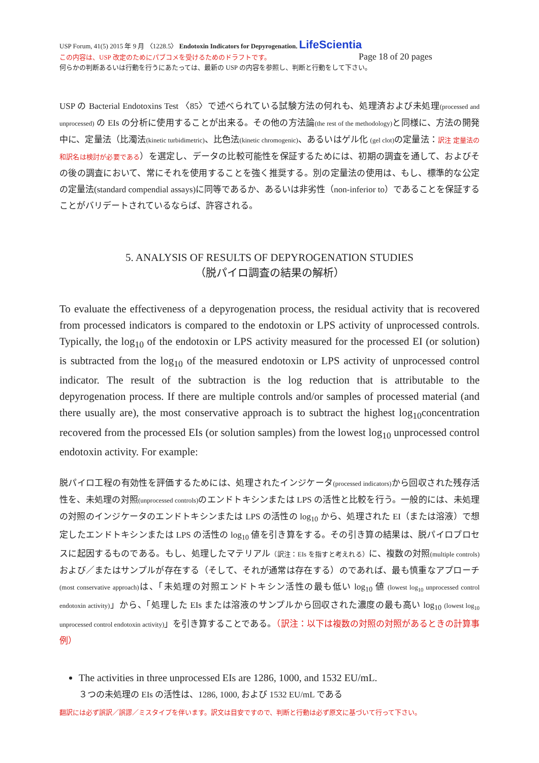USP Forum, 41(5) 2015 年 9 月 〈1228.5〉 Endotoxin Indicators for Depyrogenation. LifeScientia
この内容は、USP 改定のためにパブコメを受けるためのドラフトです。 Page 18 of 20 pages
何らかの判断あるいは行動を行うにあたっては、最新の USP の内容を参照し、判断と行動をして下さい。
USP の Bacterial Endotoxins Test 〈85〉で述べられている試験方法の何れも、処理済および未処理(processed and unprocessed) の EIs の分析に使用することが出来る。その他の方法論(the rest of the methodology) と同様に、方法の開発中に、定量法（比濁法(kinetic turbidimetric)、比色法(kinetic chromogenic)、あるいはゲル化 (gel clot) の定量法：訳注 定量法の和訳名は検討が必要である）を選定し、データの比較可能性を保証するためには、初期の調査を通して、およびその後の調査において、常にそれを使用することを強く推奨する。別の定量法の使用は、もし、標準的な公定の定量法(standard compendial assays)に同等であるか、あるいは非劣性（non-inferior to）であることを保証することがバリデートされているならば、許容される。
5. ANALYSIS OF RESULTS OF DEPYROGENATION STUDIES
（脱パイロ調査の結果の解析）
To evaluate the effectiveness of a depyrogenation process, the residual activity that is recovered from processed indicators is compared to the endotoxin or LPS activity of unprocessed controls. Typically, the log<sub>10</sub> of the endotoxin or LPS activity measured for the processed EI (or solution) is subtracted from the log<sub>10</sub> of the measured endotoxin or LPS activity of unprocessed control indicator. The result of the subtraction is the log reduction that is attributable to the depyrogenation process. If there are multiple controls and/or samples of processed material (and there usually are), the most conservative approach is to subtract the highest log<sub>10</sub>concentration recovered from the processed EIs (or solution samples) from the lowest log<sub>10</sub> unprocessed control endotoxin activity. For example:
脱パイロ工程の有効性を評価するためには、処理されたインジケータ(processed indicators) から回収された残存活性を、未処理の対照(unprocessed controls) のエンドトキシンまたは LPS の活性と比較を行う。一般的には、未処理の対照のインジケータのエンドトキシンまたは LPS の活性の log<sub>10</sub> から、処理された EI（または溶液）で想定したエンドトキシンまたは LPS の活性の log<sub>10</sub> 値を引き算をする。その引き算の結果は、脱パイロプロセスに起因するものである。もし、処理したマテリアル（訳注：EIs を指すと考えれる）に、複数の対照(multiple controls) および／またはサンプルが存在する（そして、それが通常は存在する）のであれば、最も慎重なアプローチ(most conservative approach) は、「未処理の対照エンドトキシン活性の最も低い log<sub>10</sub> 値 (lowest log<sub>10</sub> unprocessed control endotoxin activity)」から、「処理した EIs または溶液のサンプルから回収された濃度の最も高い log<sub>10</sub> (lowest log<sub>10</sub> unprocessed control endotoxin activity)」を引き算することである。（訳注：以下は複数の対照の対照があるときの計算事例）
The activities in three unprocessed EIs are 1286, 1000, and 1532 EU/mL.
３つの未処理の EIs の活性は、1286, 1000, および 1532 EU/mL である
翻訳には必ず誤訳／誤謬／ミスタイプを伴います。訳文は目安ですので、判断と行動は必ず原文に基づいて行って下さい。